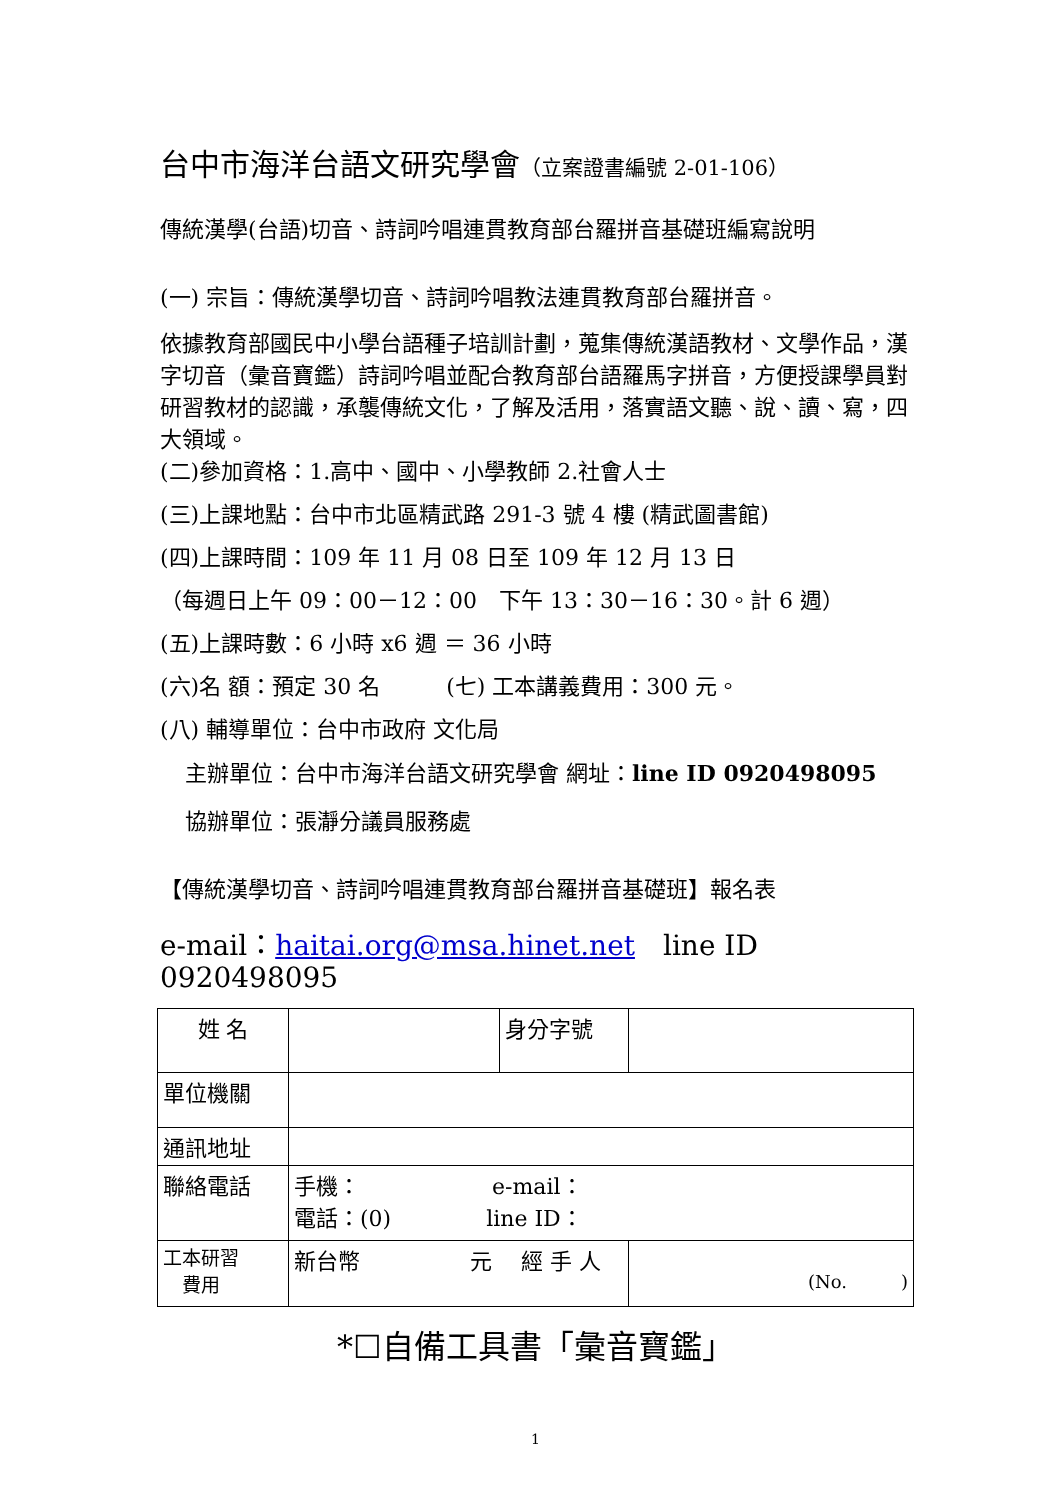台中市海洋台語文研究學會（立案證書編號 2-01-106）
傳統漢學(台語)切音、詩詞吟唱連貫教育部台羅拼音基礎班編寫說明
(一) 宗旨：傳統漢學切音、詩詞吟唱教法連貫教育部台羅拼音。
依據教育部國民中小學台語種子培訓計劃，蒐集傳統漢語教材、文學作品，漢字切音（彙音寶鑑）詩詞吟唱並配合教育部台語羅馬字拼音，方便授課學員對研習教材的認識，承襲傳統文化，了解及活用，落實語文聽、說、讀、寫，四大領域。
(二)參加資格：1.高中、國中、小學教師 2.社會人士
(三)上課地點：台中市北區精武路 291-3 號 4 樓 (精武圖書館)
(四)上課時間：109 年 11 月 08 日至 109 年 12 月 13 日
（每週日上午 09：00－12：00　下午 13：30－16：30。計 6 週）
(五)上課時數：6 小時 x6 週 ＝ 36 小時
(六)名 額：預定 30 名　　　(七) 工本講義費用：300 元。
(八) 輔導單位：台中市政府 文化局
主辦單位：台中市海洋台語文研究學會 網址：line ID 0920498095
協辦單位：張瀞分議員服務處
【傳統漢學切音、詩詞吟唱連貫教育部台羅拼音基礎班】報名表
e-mail：haitai.org@msa.hinet.net　line ID 0920498095
| 姓 名 | | 身分字號 | |
| 單位機關 | | | |
| 通訊地址 | | | |
| 聯絡電話 | 手機： e-mail： 電話：(0) line ID： | | |
| 工本研習 費用 | 新台幣 元 經 手 人 | | (No. ) |
*☐自備工具書「彙音寶鑑」
1